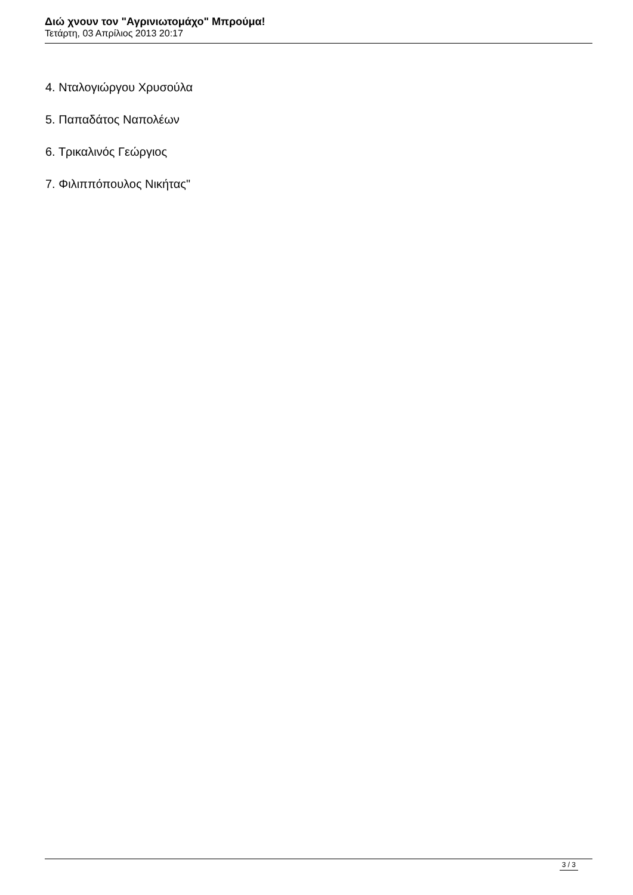Διώ χνουν τον "Αγρινιωτομάχο" Μπρούμα!
Τετάρτη, 03 Απρίλιος 2013 20:17
4. Νταλογιώργου Χρυσούλα
5. Παπαδάτος Ναπολέων
6. Τρικαλινός Γεώργιος
7. Φιλιππόπουλος Νικήτας"
3 / 3